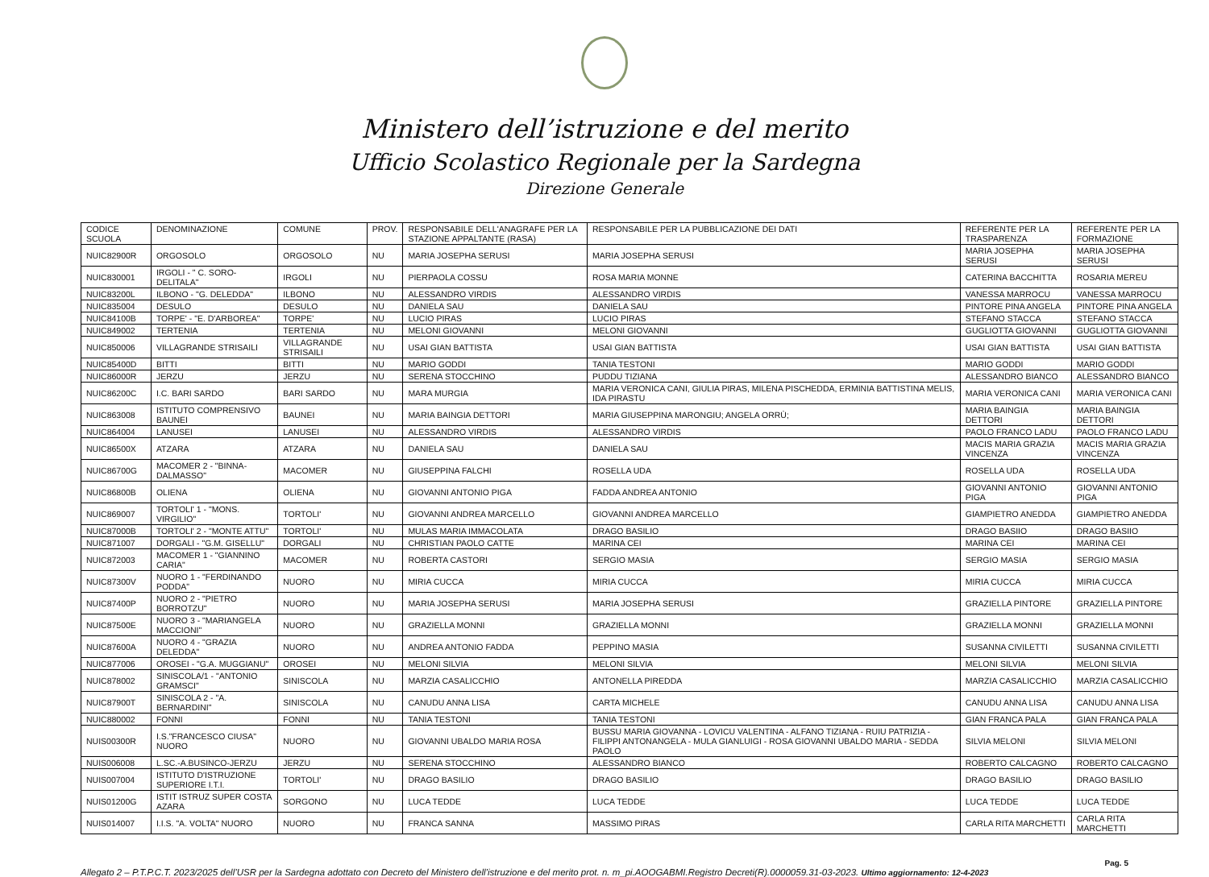Ministero dell’istruzione e del merito
Ufficio Scolastico Regionale per la Sardegna
Direzione Generale
| CODICE SCUOLA | DENOMINAZIONE | COMUNE | PROV. | RESPONSABILE DELL'ANAGRAFE PER LA STAZIONE APPALTANTE (RASA) | RESPONSABILE PER LA PUBBLICAZIONE DEI DATI | REFERENTE PER LA TRASPARENZA | REFERENTE PER LA FORMAZIONE |
| --- | --- | --- | --- | --- | --- | --- | --- |
| NUIC82900R | ORGOSOLO | ORGOSOLO | NU | MARIA JOSEPHA SERUSI | MARIA JOSEPHA SERUSI | MARIA JOSEPHA SERUSI | MARIA JOSEPHA SERUSI |
| NUIC830001 | IRGOLI - " C. SORO-DELITALA" | IRGOLI | NU | PIERPAOLA COSSU | ROSA MARIA MONNE | CATERINA BACCHITTA | ROSARIA MEREU |
| NUIC83200L | ILBONO - "G. DELEDDA" | ILBONO | NU | ALESSANDRO VIRDIS | ALESSANDRO VIRDIS | VANESSA MARROCU | VANESSA MARROCU |
| NUIC835004 | DESULO | DESULO | NU | DANIELA SAU | DANIELA SAU | PINTORE PINA ANGELA | PINTORE PINA ANGELA |
| NUIC84100B | TORPE' - "E. D'ARBOREA" | TORPE' | NU | LUCIO PIRAS | LUCIO PIRAS | STEFANO STACCA | STEFANO STACCA |
| NUIC849002 | TERTENIA | TERTENIA | NU | MELONI GIOVANNI | MELONI GIOVANNI | GUGLIOTTA GIOVANNI | GUGLIOTTA GIOVANNI |
| NUIC850006 | VILLAGRANDE STRISAILI | VILLAGRANDE STRISAILI | NU | USAI GIAN BATTISTA | USAI GIAN BATTISTA | USAI GIAN BATTISTA | USAI GIAN BATTISTA |
| NUIC85400D | BITTI | BITTI | NU | MARIO GODDI | TANIA TESTONI | MARIO GODDI | MARIO GODDI |
| NUIC86000R | JERZU | JERZU | NU | SERENA STOCCHINO | PUDDU TIZIANA | ALESSANDRO BIANCO | ALESSANDRO BIANCO |
| NUIC86200C | I.C. BARI SARDO | BARI SARDO | NU | MARA MURGIA | MARIA VERONICA CANI, GIULIA PIRAS, MILENA PISCHEDDA, ERMINIA BATTISTINA MELIS, IDA PIRASTU | MARIA VERONICA CANI | MARIA VERONICA CANI |
| NUIC863008 | ISTITUTO COMPRENSIVO BAUNEI | BAUNEI | NU | MARIA BAINGIA DETTORI | MARIA GIUSEPPINA MARONGIU; ANGELA ORRÙ; | MARIA BAINGIA DETTORI | MARIA BAINGIA DETTORI |
| NUIC864004 | LANUSEI | LANUSEI | NU | ALESSANDRO VIRDIS | ALESSANDRO VIRDIS | PAOLO FRANCO LADU | PAOLO FRANCO LADU |
| NUIC86500X | ATZARA | ATZARA | NU | DANIELA SAU | DANIELA SAU | MACIS MARIA GRAZIA VINCENZA | MACIS MARIA GRAZIA VINCENZA |
| NUIC86700G | MACOMER 2 - "BINNA-DALMASSO" | MACOMER | NU | GIUSEPPINA FALCHI | ROSELLA UDA | ROSELLA UDA | ROSELLA UDA |
| NUIC86800B | OLIENA | OLIENA | NU | GIOVANNI ANTONIO PIGA | FADDA ANDREA ANTONIO | GIOVANNI ANTONIO PIGA | GIOVANNI ANTONIO PIGA |
| NUIC869007 | TORTOLI' 1 - "MONS. VIRGILIO" | TORTOLI' | NU | GIOVANNI ANDREA MARCELLO | GIOVANNI ANDREA MARCELLO | GIAMPIETRO ANEDDA | GIAMPIETRO ANEDDA |
| NUIC87000B | TORTOLI' 2 - "MONTE ATTU" | TORTOLI' | NU | MULAS MARIA IMMACOLATA | DRAGO BASILIO | DRAGO BASIIO | DRAGO BASIIO |
| NUIC871007 | DORGALI - "G.M. GISELLU" | DORGALI | NU | CHRISTIAN PAOLO CATTE | MARINA CEI | MARINA CEI | MARINA CEI |
| NUIC872003 | MACOMER 1 - "GIANNINO CARIA" | MACOMER | NU | ROBERTA CASTORI | SERGIO MASIA | SERGIO MASIA | SERGIO MASIA |
| NUIC87300V | NUORO 1 - "FERDINANDO PODDA" | NUORO | NU | MIRIA CUCCA | MIRIA CUCCA | MIRIA CUCCA | MIRIA CUCCA |
| NUIC87400P | NUORO 2 - "PIETRO BORROTZU" | NUORO | NU | MARIA JOSEPHA SERUSI | MARIA JOSEPHA SERUSI | GRAZIELLA PINTORE | GRAZIELLA PINTORE |
| NUIC87500E | NUORO 3 - "MARIANGELA MACCIONI" | NUORO | NU | GRAZIELLA MONNI | GRAZIELLA MONNI | GRAZIELLA MONNI | GRAZIELLA MONNI |
| NUIC87600A | NUORO 4 - "GRAZIA DELEDDA" | NUORO | NU | ANDREA ANTONIO FADDA | PEPPINO MASIA | SUSANNA CIVILETTI | SUSANNA CIVILETTI |
| NUIC877006 | OROSEI - "G.A. MUGGIANU" | OROSEI | NU | MELONI SILVIA | MELONI SILVIA | MELONI SILVIA | MELONI SILVIA |
| NUIC878002 | SINISCOLA/1 - "ANTONIO GRAMSCI" | SINISCOLA | NU | MARZIA CASALICCHIO | ANTONELLA PIREDDA | MARZIA CASALICCHIO | MARZIA CASALICCHIO |
| NUIC87900T | SINISCOLA 2 - "A. BERNARDINI" | SINISCOLA | NU | CANUDU ANNA LISA | CARTA MICHELE | CANUDU ANNA LISA | CANUDU ANNA LISA |
| NUIC880002 | FONNI | FONNI | NU | TANIA TESTONI | TANIA TESTONI | GIAN FRANCA PALA | GIAN FRANCA PALA |
| NUIS00300R | I.S."FRANCESCO CIUSA" NUORO | NUORO | NU | GIOVANNI UBALDO MARIA ROSA | BUSSU MARIA GIOVANNA - LOVICU VALENTINA - ALFANO TIZIANA - RUIU PATRIZIA - FILIPPI ANTONANGELA - MULA GIANLUIGI - ROSA GIOVANNI UBALDO MARIA - SEDDA PAOLO | SILVIA MELONI | SILVIA MELONI |
| NUIS006008 | L.SC.-A.BUSINCO-JERZU | JERZU | NU | SERENA STOCCHINO | ALESSANDRO BIANCO | ROBERTO CALCAGNO | ROBERTO CALCAGNO |
| NUIS007004 | ISTITUTO D'ISTRUZIONE SUPERIORE I.T.I. | TORTOLI' | NU | DRAGO BASILIO | DRAGO BASILIO | DRAGO BASILIO | DRAGO BASILIO |
| NUIS01200G | ISTIT ISTRUZ SUPER COSTA AZARA | SORGONO | NU | LUCA TEDDE | LUCA TEDDE | LUCA TEDDE | LUCA TEDDE |
| NUIS014007 | I.I.S. "A. VOLTA" NUORO | NUORO | NU | FRANCA SANNA | MASSIMO PIRAS | CARLA RITA MARCHETTI | CARLA RITA MARCHETTI |
Pag. 5
Allegato 2 – P.T.P.C.T. 2023/2025 dell’USR per la Sardegna adottato con Decreto del Ministero dell’istruzione e del merito prot. n. m_pi.AOOGABMI.Registro Decreti(R).0000059.31-03-2023. Ultimo aggiornamento: 12-4-2023